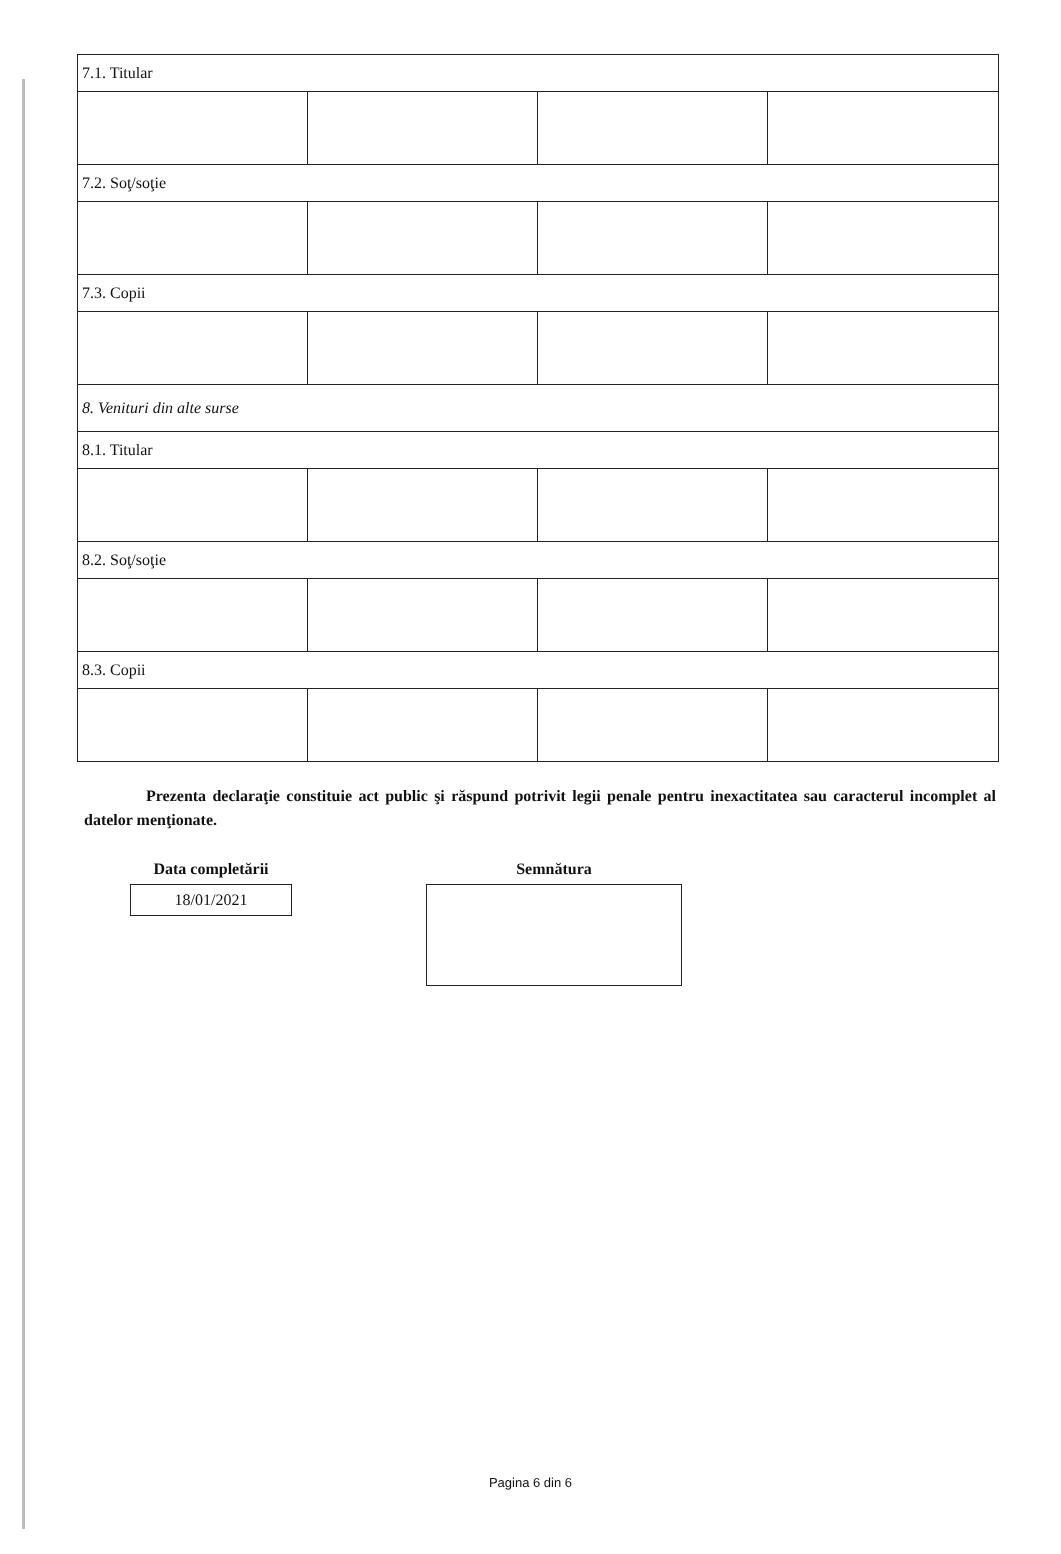| 7.1. Titular | | | |
| 7.2. Soţ/soţie | | | |
| 7.3. Copii | | | |
| 8. Venituri din alte surse | | | |
| 8.1. Titular | | | |
| 8.2. Soţ/soţie | | | |
| 8.3. Copii | | | |
Prezenta declaraţie constituie act public şi răspund potrivit legii penale pentru inexactitatea sau caracterul incomplet al datelor menţionate.
Data completării
18/01/2021
Semnătura
Pagina 6 din 6